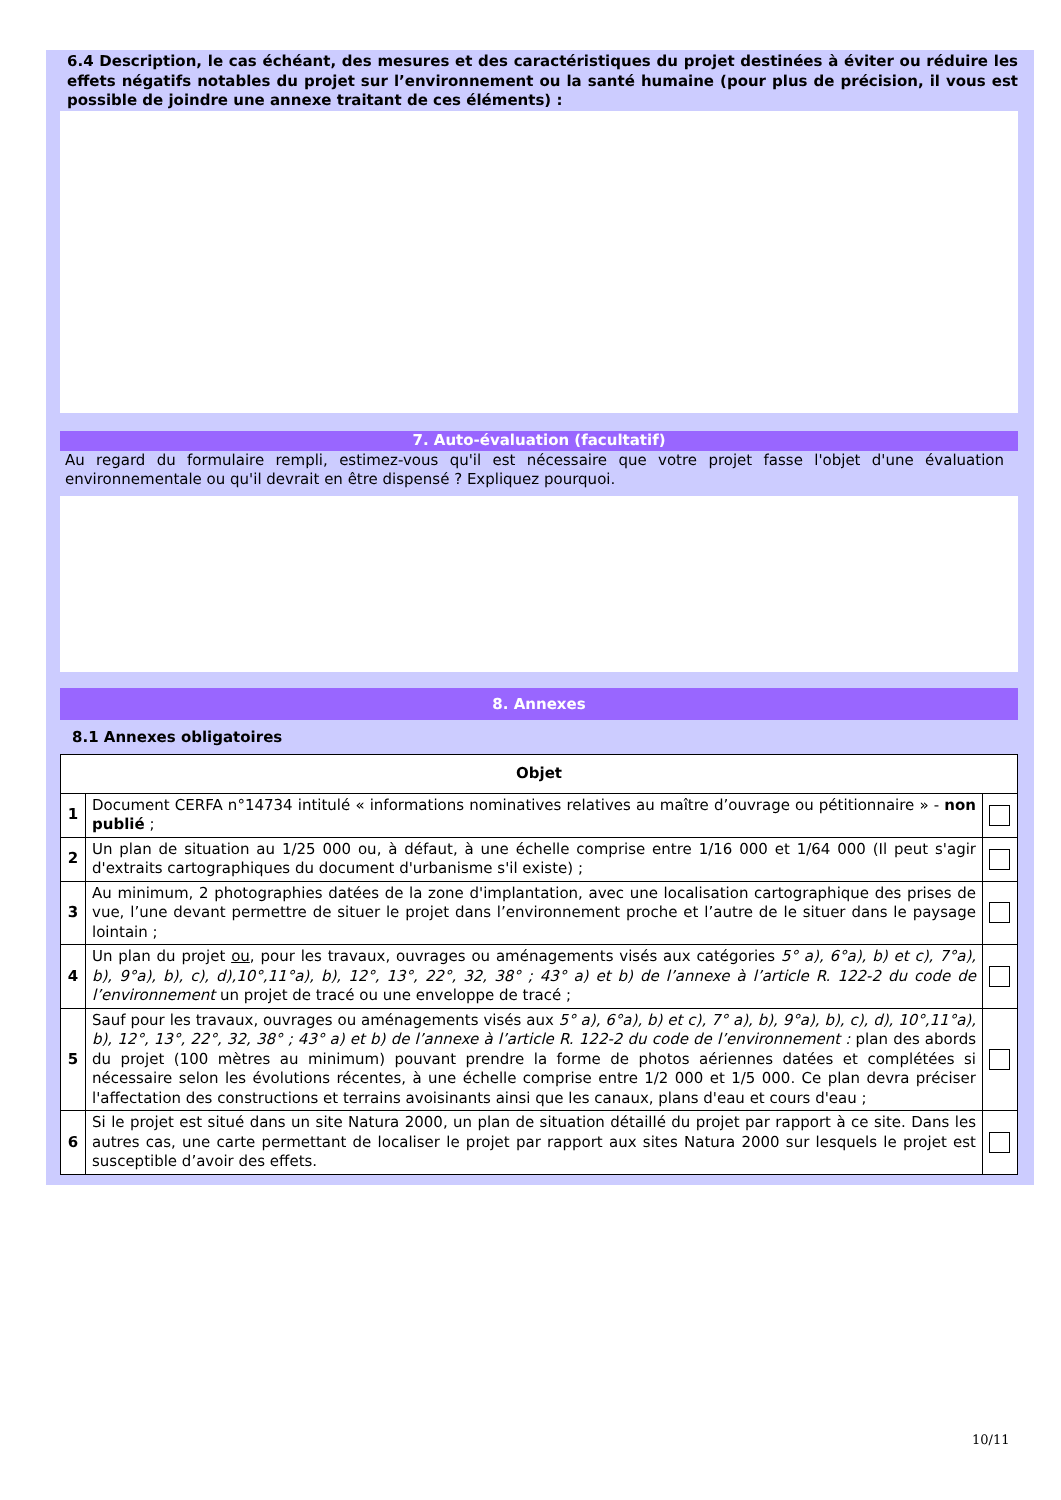6.4 Description, le cas échéant, des mesures et des caractéristiques du projet destinées à éviter ou réduire les effets négatifs notables du projet sur l’environnement ou la santé humaine (pour plus de précision, il vous est possible de joindre une annexe traitant de ces éléments) :
7. Auto-évaluation (facultatif)
Au regard du formulaire rempli, estimez-vous qu'il est nécessaire que votre projet fasse l'objet d'une évaluation environnementale ou qu'il devrait en être dispensé ? Expliquez pourquoi.
8. Annexes
8.1 Annexes obligatoires
| Objet | | |
| --- | --- | --- |
| 1 | Document CERFA n°14734 intitulé « informations nominatives relatives au maître d’ouvrage ou pétitionnaire » - non publié ; | |
| 2 | Un plan de situation au 1/25 000 ou, à défaut, à une échelle comprise entre 1/16 000 et 1/64 000 (Il peut s'agir d'extraits cartographiques du document d'urbanisme s'il existe) ; | |
| 3 | Au minimum, 2 photographies datées de la zone d'implantation, avec une localisation cartographique des prises de vue, l’une devant permettre de situer le projet dans l’environnement proche et l’autre de le situer dans le paysage lointain ; | |
| 4 | Un plan du projet ou , pour les travaux, ouvrages ou aménagements visés aux catégories 5° a), 6°a), b) et c), 7°a), b), 9°a), b), c), d),10°,11°a), b), 12°, 13°, 22°, 32, 38° ; 43° a) et b) de l’annexe à l’article R. 122-2 du code de l’environnement un projet de tracé ou une enveloppe de tracé ; | |
| 5 | Sauf pour les travaux, ouvrages ou aménagements visés aux 5° a), 6°a), b) et c), 7° a), b), 9°a), b), c), d), 10°,11°a), b), 12°, 13°, 22°, 32, 38° ; 43° a) et b) de l’annexe à l’article R. 122-2 du code de l’environnement : plan des abords du projet (100 mètres au minimum) pouvant prendre la forme de photos aériennes datées et complétées si nécessaire selon les évolutions récentes, à une échelle comprise entre 1/2 000 et 1/5 000. Ce plan devra préciser l'affectation des constructions et terrains avoisinants ainsi que les canaux, plans d'eau et cours d'eau ; | |
| 6 | Si le projet est situé dans un site Natura 2000, un plan de situation détaillé du projet par rapport à ce site. Dans les autres cas, une carte permettant de localiser le projet par rapport aux sites Natura 2000 sur lesquels le projet est susceptible d’avoir des effets. | |
10/11